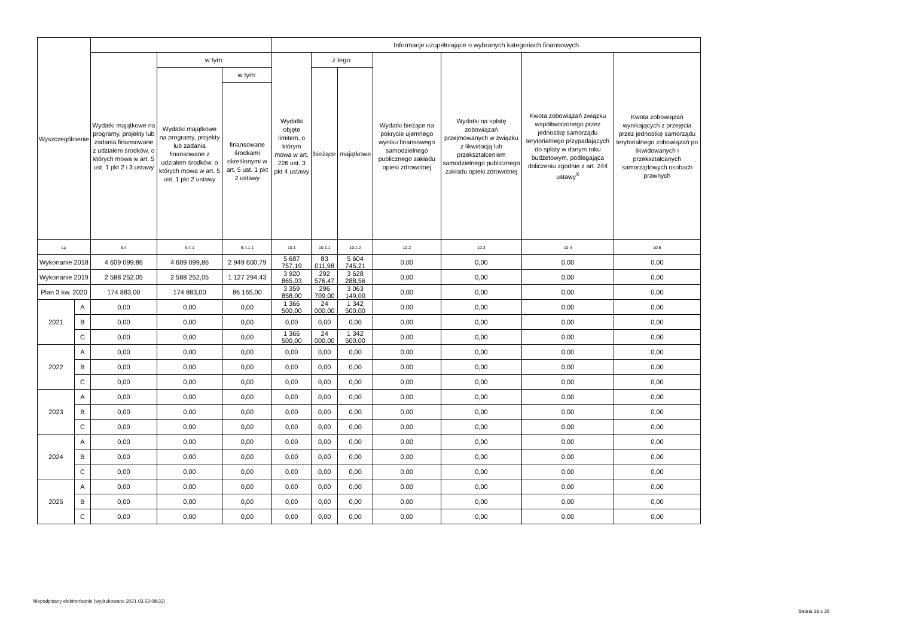| Wyszczególnienie | | | | | Informacje uzupełniające o wybranych kategoriach finansowych | | | | | | |
| --- | --- | --- | --- | --- | --- | --- | --- | --- | --- | --- | --- |
| | | Wydatki majątkowe na programy, projekty lub zadania finansowane z udziałem środków, o których mowa w art. 5 ust. 1 pkt 2 i 3 ustawy | w tym: | | Wydatki objęte limitem, o którym mowa w art. 226 ust. 3 pkt 4 ustawy | z tego: | | Wydatki bieżące na pokrycie ujemnego wyniku finansowego samodzielnego publicznego zakładu opieki zdrowotnej | Wydatki na spłatę zobowiązań przejmowanych w związku z likwidacją lub przekształceniem samodzielnego publicznego zakładu opieki zdrowotnej | Kwota zobowiązań związku współtworzonego przez jednostkę samorządu terytorialnego przypadających do spłaty w danym roku budżetowym, podlegająca doliczeniu zgodnie z art. 244 ustawy<sup>X</sup> | Kwota zobowiązań wynikających z przejęcia przez jednostkę samorządu terytorialnego zobowiązań po likwidowanych i przekształcanych samorządowych osobach prawnych |
| | | | Wydatki majątkowe na programy, projekty lub zadania finansowane z udziałem środków, o których mowa w art. 5 ust. 1 pkt 2 ustawy | w tym: | | bieżące | majątkowe | | | | |
| | | | | finansowane środkami określonymi w art. 5 ust. 1 pkt 2 ustawy | | | | | | | |
| Lp | | 9.4 | 9.4.1 | 9.4.1.1 | 10.1 | 10.1.1 | 10.1.2 | 10.2 | 10.3 | 10.4 | 10.5 |
| Wykonanie 2018 | | 4 609 099,86 | 4 609 099,86 | 2 949 600,79 | 5 687 757,19 | 83 011,98 | 5 604 745,21 | 0,00 | 0,00 | 0,00 | 0,00 |
| Wykonanie 2019 | | 2 588 252,05 | 2 588 252,05 | 1 127 294,43 | 3 920 865,03 | 292 576,47 | 3 628 288,56 | 0,00 | 0,00 | 0,00 | 0,00 |
| Plan 3 kw. 2020 | | 174 883,00 | 174 883,00 | 86 165,00 | 3 359 858,00 | 296 709,00 | 3 063 149,00 | 0,00 | 0,00 | 0,00 | 0,00 |
| 2021 | A | 0,00 | 0,00 | 0,00 | 1 366 500,00 | 24 000,00 | 1 342 500,00 | 0,00 | 0,00 | 0,00 | 0,00 |
| | B | 0,00 | 0,00 | 0,00 | 0,00 | 0,00 | 0,00 | 0,00 | 0,00 | 0,00 | 0,00 |
| | C | 0,00 | 0,00 | 0,00 | 1 366 500,00 | 24 000,00 | 1 342 500,00 | 0,00 | 0,00 | 0,00 | 0,00 |
| 2022 | A | 0,00 | 0,00 | 0,00 | 0,00 | 0,00 | 0,00 | 0,00 | 0,00 | 0,00 | 0,00 |
| | B | 0,00 | 0,00 | 0,00 | 0,00 | 0,00 | 0,00 | 0,00 | 0,00 | 0,00 | 0,00 |
| | C | 0,00 | 0,00 | 0,00 | 0,00 | 0,00 | 0,00 | 0,00 | 0,00 | 0,00 | 0,00 |
| 2023 | A | 0,00 | 0,00 | 0,00 | 0,00 | 0,00 | 0,00 | 0,00 | 0,00 | 0,00 | 0,00 |
| | B | 0,00 | 0,00 | 0,00 | 0,00 | 0,00 | 0,00 | 0,00 | 0,00 | 0,00 | 0,00 |
| | C | 0,00 | 0,00 | 0,00 | 0,00 | 0,00 | 0,00 | 0,00 | 0,00 | 0,00 | 0,00 |
| 2024 | A | 0,00 | 0,00 | 0,00 | 0,00 | 0,00 | 0,00 | 0,00 | 0,00 | 0,00 | 0,00 |
| | B | 0,00 | 0,00 | 0,00 | 0,00 | 0,00 | 0,00 | 0,00 | 0,00 | 0,00 | 0,00 |
| | C | 0,00 | 0,00 | 0,00 | 0,00 | 0,00 | 0,00 | 0,00 | 0,00 | 0,00 | 0,00 |
| 2025 | A | 0,00 | 0,00 | 0,00 | 0,00 | 0,00 | 0,00 | 0,00 | 0,00 | 0,00 | 0,00 |
| | B | 0,00 | 0,00 | 0,00 | 0,00 | 0,00 | 0,00 | 0,00 | 0,00 | 0,00 | 0,00 |
| | C | 0,00 | 0,00 | 0,00 | 0,00 | 0,00 | 0,00 | 0,00 | 0,00 | 0,00 | 0,00 |
Niepodpisany elektronicznie (wydrukowano 2021.03.23-08:33)
Strona 16 z 20